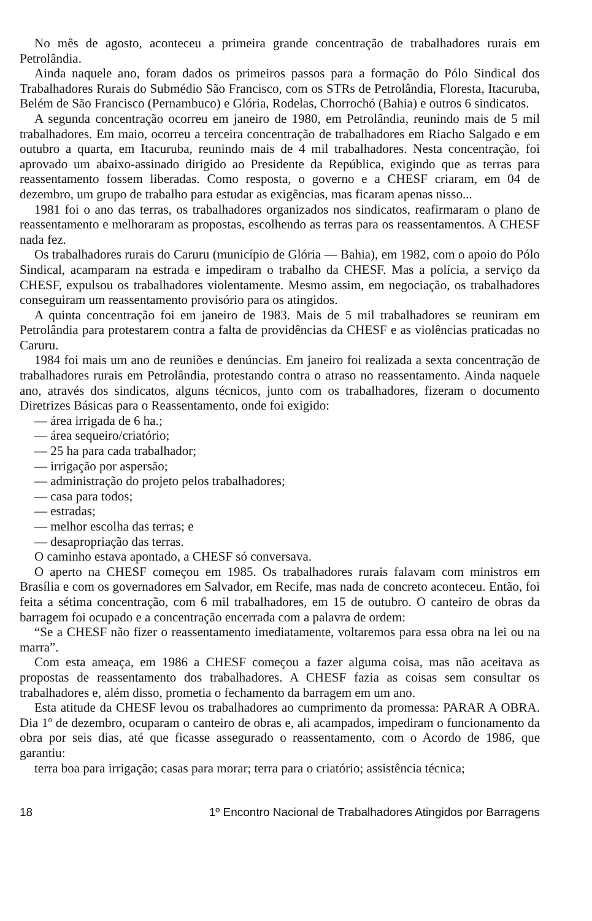No mês de agosto, aconteceu a primeira grande concentração de trabalhadores rurais em Petrolândia.
Ainda naquele ano, foram dados os primeiros passos para a formação do Pólo Sindical dos Trabalhadores Rurais do Submédio São Francisco, com os STRs de Petrolândia, Floresta, Itacuruba, Belém de São Francisco (Pernambuco) e Glória, Rodelas, Chorrochó (Bahia) e outros 6 sindicatos.
A segunda concentração ocorreu em janeiro de 1980, em Petrolândia, reunindo mais de 5 mil trabalhadores. Em maio, ocorreu a terceira concentração de trabalhadores em Riacho Salgado e em outubro a quarta, em Itacuruba, reunindo mais de 4 mil trabalhadores. Nesta concentração, foi aprovado um abaixo-assinado dirigido ao Presidente da República, exigindo que as terras para reassentamento fossem liberadas. Como resposta, o governo e a CHESF criaram, em 04 de dezembro, um grupo de trabalho para estudar as exigências, mas ficaram apenas nisso...
1981 foi o ano das terras, os trabalhadores organizados nos sindicatos, reafirmaram o plano de reassentamento e melhoraram as propostas, escolhendo as terras para os reassentamentos. A CHESF nada fez.
Os trabalhadores rurais do Caruru (município de Glória — Bahia), em 1982, com o apoio do Pólo Sindical, acamparam na estrada e impediram o trabalho da CHESF. Mas a polícia, a serviço da CHESF, expulsou os trabalhadores violentamente. Mesmo assim, em negociação, os trabalhadores conseguiram um reassentamento provisório para os atingidos.
A quinta concentração foi em janeiro de 1983. Mais de 5 mil trabalhadores se reuniram em Petrolândia para protestarem contra a falta de providências da CHESF e as violências praticadas no Caruru.
1984 foi mais um ano de reuniões e denúncias. Em janeiro foi realizada a sexta concentração de trabalhadores rurais em Petrolândia, protestando contra o atraso no reassentamento. Ainda naquele ano, através dos sindicatos, alguns técnicos, junto com os trabalhadores, fizeram o documento Diretrizes Básicas para o Reassentamento, onde foi exigido:
— área irrigada de 6 ha.;
— área sequeiro/criatório;
— 25 ha para cada trabalhador;
— irrigação por aspersão;
— administração do projeto pelos trabalhadores;
— casa para todos;
— estradas;
— melhor escolha das terras; e
— desapropriação das terras.
O caminho estava apontado, a CHESF só conversava.
O aperto na CHESF começou em 1985. Os trabalhadores rurais falavam com ministros em Brasília e com os governadores em Salvador, em Recife, mas nada de concreto aconteceu. Então, foi feita a sétima concentração, com 6 mil trabalhadores, em 15 de outubro. O canteiro de obras da barragem foi ocupado e a concentração encerrada com a palavra de ordem:
“Se a CHESF não fizer o reassentamento imediatamente, voltaremos para essa obra na lei ou na marra”.
Com esta ameaça, em 1986 a CHESF começou a fazer alguma coisa, mas não aceitava as propostas de reassentamento dos trabalhadores. A CHESF fazia as coisas sem consultar os trabalhadores e, além disso, prometia o fechamento da barragem em um ano.
Esta atitude da CHESF levou os trabalhadores ao cumprimento da promessa: PARAR A OBRA. Dia 1º de dezembro, ocuparam o canteiro de obras e, ali acampados, impediram o funcionamento da obra por seis dias, até que ficasse assegurado o reassentamento, com o Acordo de 1986, que garantiu:
terra boa para irrigação; casas para morar; terra para o criatório; assistência técnica;
18 1º Encontro Nacional de Trabalhadores Atingidos por Barragens